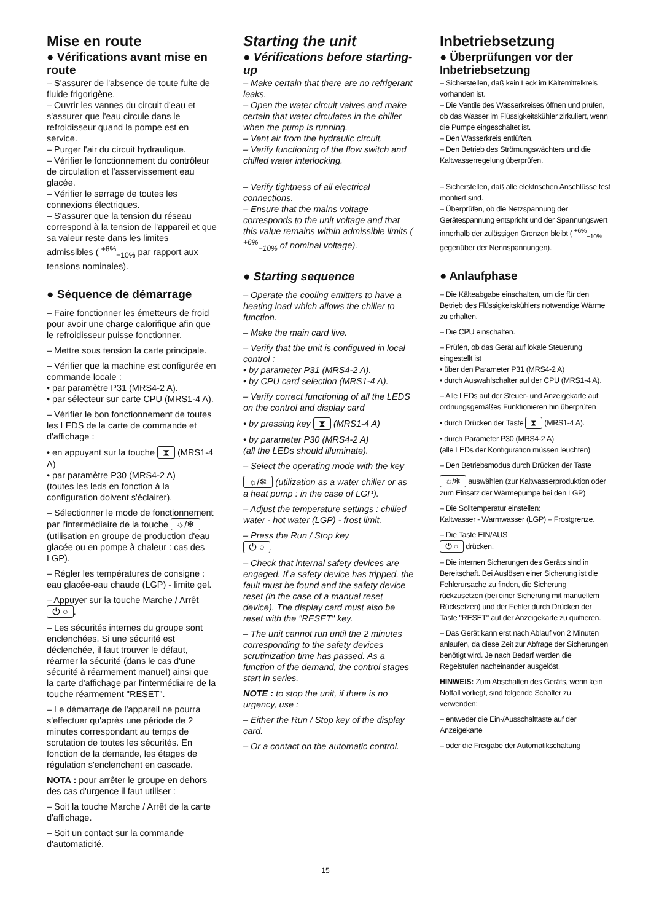Mise en route
● Vérifications avant mise en route
– S'assurer de l'absence de toute fuite de fluide frigorigène.
– Ouvrir les vannes du circuit d'eau et s'assurer que l'eau circule dans le refroidisseur quand la pompe est en service.
– Purger l'air du circuit hydraulique.
– Vérifier le fonctionnement du contrôleur de circulation et l'asservissement eau glacée.
– Vérifier le serrage de toutes les connexions électriques.
– S'assurer que la tension du réseau correspond à la tension de l'appareil et que sa valeur reste dans les limites admissibles ( <sup>+6%</sup><sub>−10%</sub> par rapport aux tensions nominales).
● Séquence de démarrage
– Faire fonctionner les émetteurs de froid pour avoir une charge calorifique afin que le refroidisseur puisse fonctionner.
– Mettre sous tension la carte principale.
– Vérifier que la machine est configurée en commande locale :
• par paramètre P31 (MRS4-2 A).
• par sélecteur sur carte CPU (MRS1-4 A).
– Vérifier le bon fonctionnement de toutes les LEDS de la carte de commande et d'affichage :
• en appuyant sur la touche ⧗ (MRS1-4 A)
• par paramètre P30 (MRS4-2 A)
(toutes les leds en fonction à la configuration doivent s'éclairer).
– Sélectionner le mode de fonctionnement par l'intermédiaire de la touche ☼/❄ (utilisation en groupe de production d'eau glacée ou en pompe à chaleur : cas des LGP).
– Régler les températures de consigne : eau glacée-eau chaude (LGP) - limite gel.
– Appuyer sur la touche Marche / Arrêt ⏻ ○.
– Les sécurités internes du groupe sont enclenchées. Si une sécurité est déclenchée, il faut trouver le défaut, réarmer la sécurité (dans le cas d'une sécurité à réarmement manuel) ainsi que la carte d'affichage par l'intermédiaire de la touche réarmement "RESET".
– Le démarrage de l'appareil ne pourra s'effectuer qu'après une période de 2 minutes correspondant au temps de scrutation de toutes les sécurités. En fonction de la demande, les étages de régulation s'enclenchent en cascade.
NOTA : pour arrêter le groupe en dehors des cas d'urgence il faut utiliser :
– Soit la touche Marche / Arrêt de la carte d'affichage.
– Soit un contact sur la commande d'automaticité.
Starting the unit
● Vérifications before starting-up
– Make certain that there are no refrigerant leaks.
– Open the water circuit valves and make certain that water circulates in the chiller when the pump is running.
– Vent air from the hydraulic circuit.
– Verify functioning of the flow switch and chilled water interlocking.
– Verify tightness of all electrical connections.
– Ensure that the mains voltage corresponds to the unit voltage and that this value remains within admissible limits ( <sup>+6%</sup><sub>−10%</sub> of nominal voltage).
● Starting sequence
– Operate the cooling emitters to have a heating load which allows the chiller to function.
– Make the main card live.
– Verify that the unit is configured in local control :
• by parameter P31 (MRS4-2 A).
• by CPU card selection (MRS1-4 A).
– Verify correct functioning of all the LEDS on the control and display card
• by pressing key ⧗ (MRS1-4 A)
• by parameter P30 (MRS4-2 A)
(all the LEDs should illuminate).
– Select the operating mode with the key
☼/❄ (utilization as a water chiller or as a heat pump : in the case of LGP).
– Adjust the temperature settings : chilled water - hot water (LGP) - frost limit.
– Press the Run / Stop key
⏻ ○.
– Check that internal safety devices are engaged. If a safety device has tripped, the fault must be found and the safety device reset (in the case of a manual reset device). The display card must also be reset with the "RESET" key.
– The unit cannot run until the 2 minutes corresponding to the safety devices scrutinization time has passed. As a function of the demand, the control stages start in series.
NOTE : to stop the unit, if there is no urgency, use :
– Either the Run / Stop key of the display card.
– Or a contact on the automatic control.
Inbetriebsetzung
● Überprüfungen vor der Inbetriebsetzung
– Sicherstellen, daß kein Leck im Kältemittelkreis vorhanden ist.
– Die Ventile des Wasserkreises öffnen und prüfen, ob das Wasser im Flüssigkeitskühler zirkuliert, wenn die Pumpe eingeschaltet ist.
– Den Wasserkreis entlüften.
– Den Betrieb des Strömungswächters und die Kaltwasserregelung überprüfen.
– Sicherstellen, daß alle elektrischen Anschlüsse fest montiert sind.
– Überprüfen, ob die Netzspannung der Gerätespannung entspricht und der Spannungswert innerhalb der zulässigen Grenzen bleibt ( <sup>+6%</sup><sub>−10%</sub> gegenüber der Nennspannungen).
● Anlaufphase
– Die Kälteabgabe einschalten, um die für den Betrieb des Flüssigkeitskühlers notwendige Wärme zu erhalten.
– Die CPU einschalten.
– Prüfen, ob das Gerät auf lokale Steuerung eingestellt ist
• über den Parameter P31 (MRS4-2 A)
• durch Auswahlschalter auf der CPU (MRS1-4 A).
– Alle LEDs auf der Steuer- und Anzeigekarte auf ordnungsgemäßes Funktionieren hin überprüfen
• durch Drücken der Taste ⧗ (MRS1-4 A).
• durch Parameter P30 (MRS4-2 A)
(alle LEDs der Konfiguration müssen leuchten)
– Den Betriebsmodus durch Drücken der Taste
☼/❄ auswählen (zur Kaltwasserproduktion oder zum Einsatz der Wärmepumpe bei den LGP)
– Die Solltemperatur einstellen:
Kaltwasser - Warmwasser (LGP) – Frostgrenze.
– Die Taste EIN/AUS
⏻ ○ drücken.
– Die internen Sicherungen des Geräts sind in Bereitschaft. Bei Auslösen einer Sicherung ist die Fehlerursache zu finden, die Sicherung rückzusetzen (bei einer Sicherung mit manuellem Rücksetzen) und der Fehler durch Drücken der Taste "RESET" auf der Anzeigekarte zu quittieren.
– Das Gerät kann erst nach Ablauf von 2 Minuten anlaufen, da diese Zeit zur Abfrage der Sicherungen benötigt wird. Je nach Bedarf werden die Regelstufen nacheinander ausgelöst.
HINWEIS: Zum Abschalten des Geräts, wenn kein Notfall vorliegt, sind folgende Schalter zu verwenden:
– entweder die Ein-/Ausschalttaste auf der Anzeigekarte
– oder die Freigabe der Automatikschaltung
15